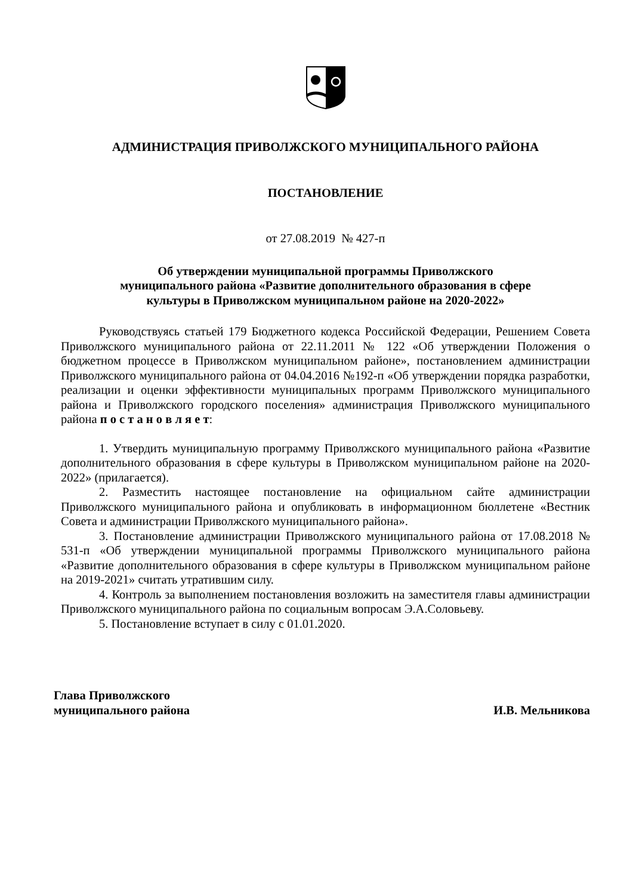АДМИНИСТРАЦИЯ ПРИВОЛЖСКОГО МУНИЦИПАЛЬНОГО РАЙОНА
ПОСТАНОВЛЕНИЕ
от 27.08.2019 № 427-п
Об утверждении муниципальной программы Приволжского
муниципального района «Развитие дополнительного образования в сфере
культуры в Приволжском муниципальном районе на 2020-2022»
Руководствуясь статьей 179 Бюджетного кодекса Российской Федерации, Решением Совета Приволжского муниципального района от 22.11.2011 № 122 «Об утверждении Положения о бюджетном процессе в Приволжском муниципальном районе», постановлением администрации Приволжского муниципального района от 04.04.2016 №192-п «Об утверждении порядка разработки, реализации и оценки эффективности муниципальных программ Приволжского муниципального района и Приволжского городского поселения» администрация Приволжского муниципального района п о с т а н о в л я е т:
1. Утвердить муниципальную программу Приволжского муниципального района «Развитие дополнительного образования в сфере культуры в Приволжском муниципальном районе на 2020-2022» (прилагается).
2. Разместить настоящее постановление на официальном сайте администрации Приволжского муниципального района и опубликовать в информационном бюллетене «Вестник Совета и администрации Приволжского муниципального района».
3. Постановление администрации Приволжского муниципального района от 17.08.2018 № 531-п «Об утверждении муниципальной программы Приволжского муниципального района «Развитие дополнительного образования в сфере культуры в Приволжском муниципальном районе на 2019-2021» считать утратившим силу.
4. Контроль за выполнением постановления возложить на заместителя главы администрации Приволжского муниципального района по социальным вопросам Э.А.Соловьеву.
5. Постановление вступает в силу с 01.01.2020.
Глава Приволжского
муниципального района
И.В. Мельникова